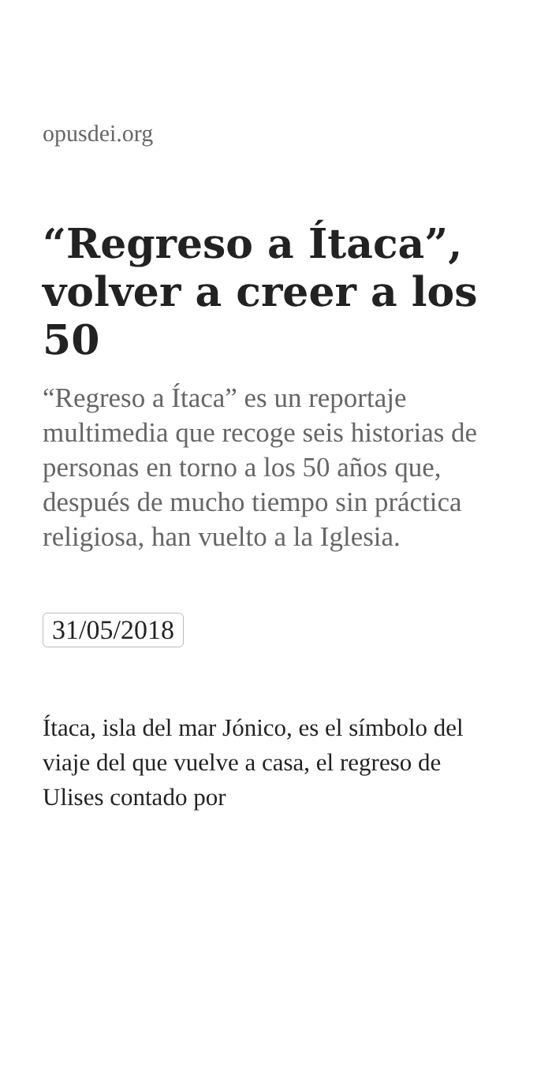opusdei.org
“Regreso a Ítaca”, volver a creer a los 50
“Regreso a Ítaca” es un reportaje multimedia que recoge seis historias de personas en torno a los 50 años que, después de mucho tiempo sin práctica religiosa, han vuelto a la Iglesia.
31/05/2018
Ítaca, isla del mar Jónico, es el símbolo del viaje del que vuelve a casa, el regreso de Ulises contado por